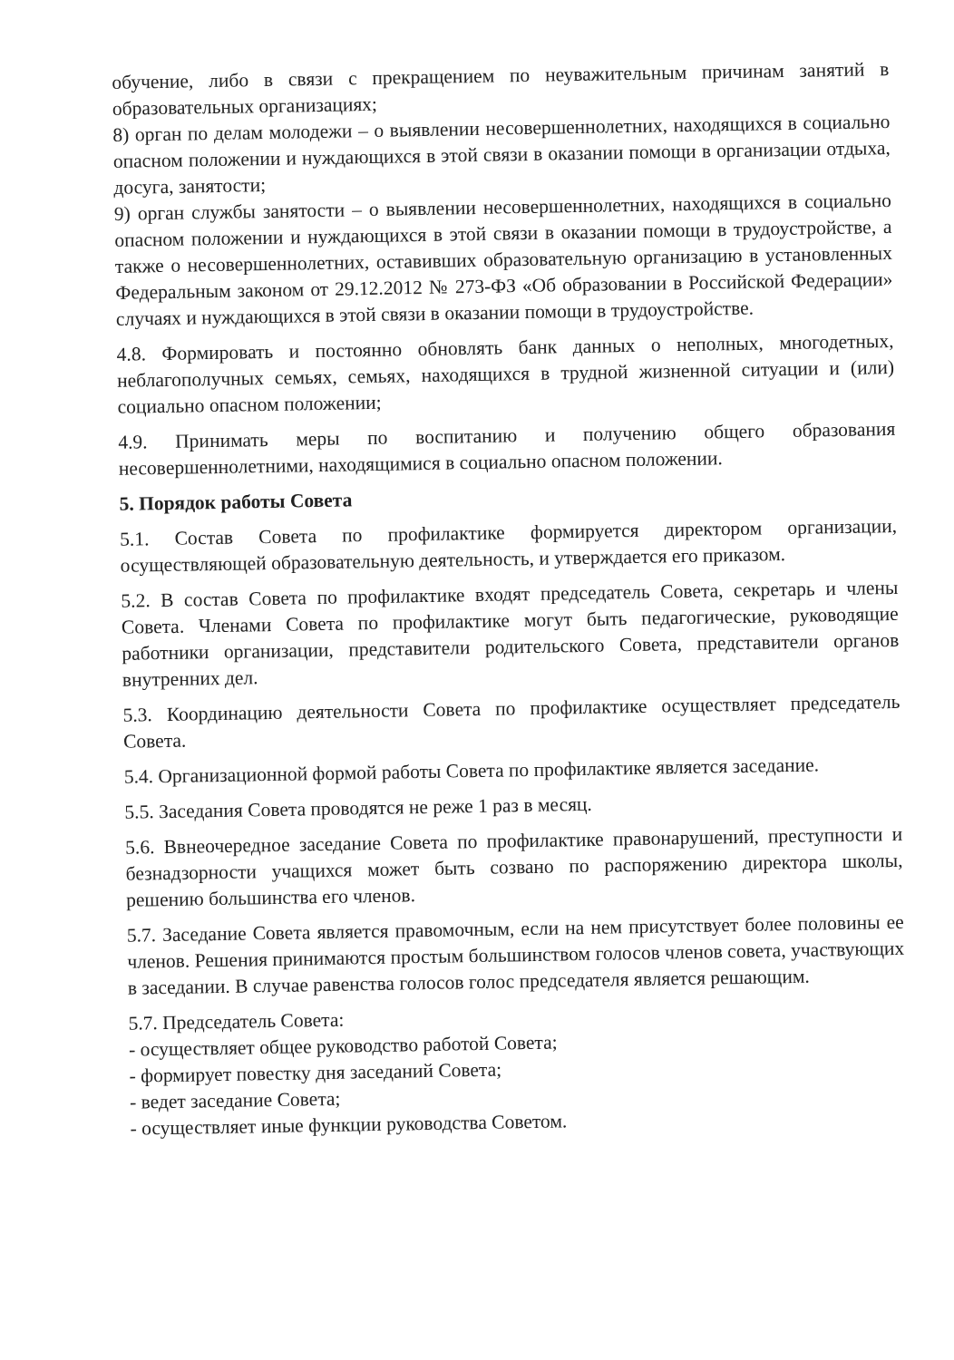обучение, либо в связи с прекращением по неуважительным причинам занятий в образовательных организациях;
8) орган по делам молодежи – о выявлении несовершеннолетних, находящихся в социально опасном положении и нуждающихся в этой связи в оказании помощи в организации отдыха, досуга, занятости;
9) орган службы занятости – о выявлении несовершеннолетних, находящихся в социально опасном положении и нуждающихся в этой связи в оказании помощи в трудоустройстве, а также о несовершеннолетних, оставивших образовательную организацию в установленных Федеральным законом от 29.12.2012 № 273-ФЗ «Об образовании в Российской Федерации» случаях и нуждающихся в этой связи в оказании помощи в трудоустройстве.
4.8. Формировать и постоянно обновлять банк данных о неполных, многодетных, неблагополучных семьях, семьях, находящихся в трудной жизненной ситуации и (или) социально опасном положении;
4.9. Принимать меры по воспитанию и получению общего образования несовершеннолетними, находящимися в социально опасном положении.
5. Порядок работы Совета
5.1. Состав Совета по профилактике формируется директором организации, осуществляющей образовательную деятельность, и утверждается его приказом.
5.2. В состав Совета по профилактике входят председатель Совета, секретарь и члены Совета. Членами Совета по профилактике могут быть педагогические, руководящие работники организации, представители родительского Совета, представители органов внутренних дел.
5.3. Координацию деятельности Совета по профилактике осуществляет председатель Совета.
5.4. Организационной формой работы Совета по профилактике является заседание.
5.5. Заседания Совета проводятся не реже 1 раз в месяц.
5.6. Ввнеочередное заседание Совета по профилактике правонарушений, преступности и безнадзорности учащихся может быть созвано по распоряжению директора школы, решению большинства его членов.
5.7. Заседание Совета является правомочным, если на нем присутствует более половины ее членов. Решения принимаются простым большинством голосов членов совета, участвующих в заседании. В случае равенства голосов голос председателя является решающим.
5.7. Председатель Совета:
- осуществляет общее руководство работой Совета;
- формирует повестку дня заседаний Совета;
- ведет заседание Совета;
- осуществляет иные функции руководства Советом.